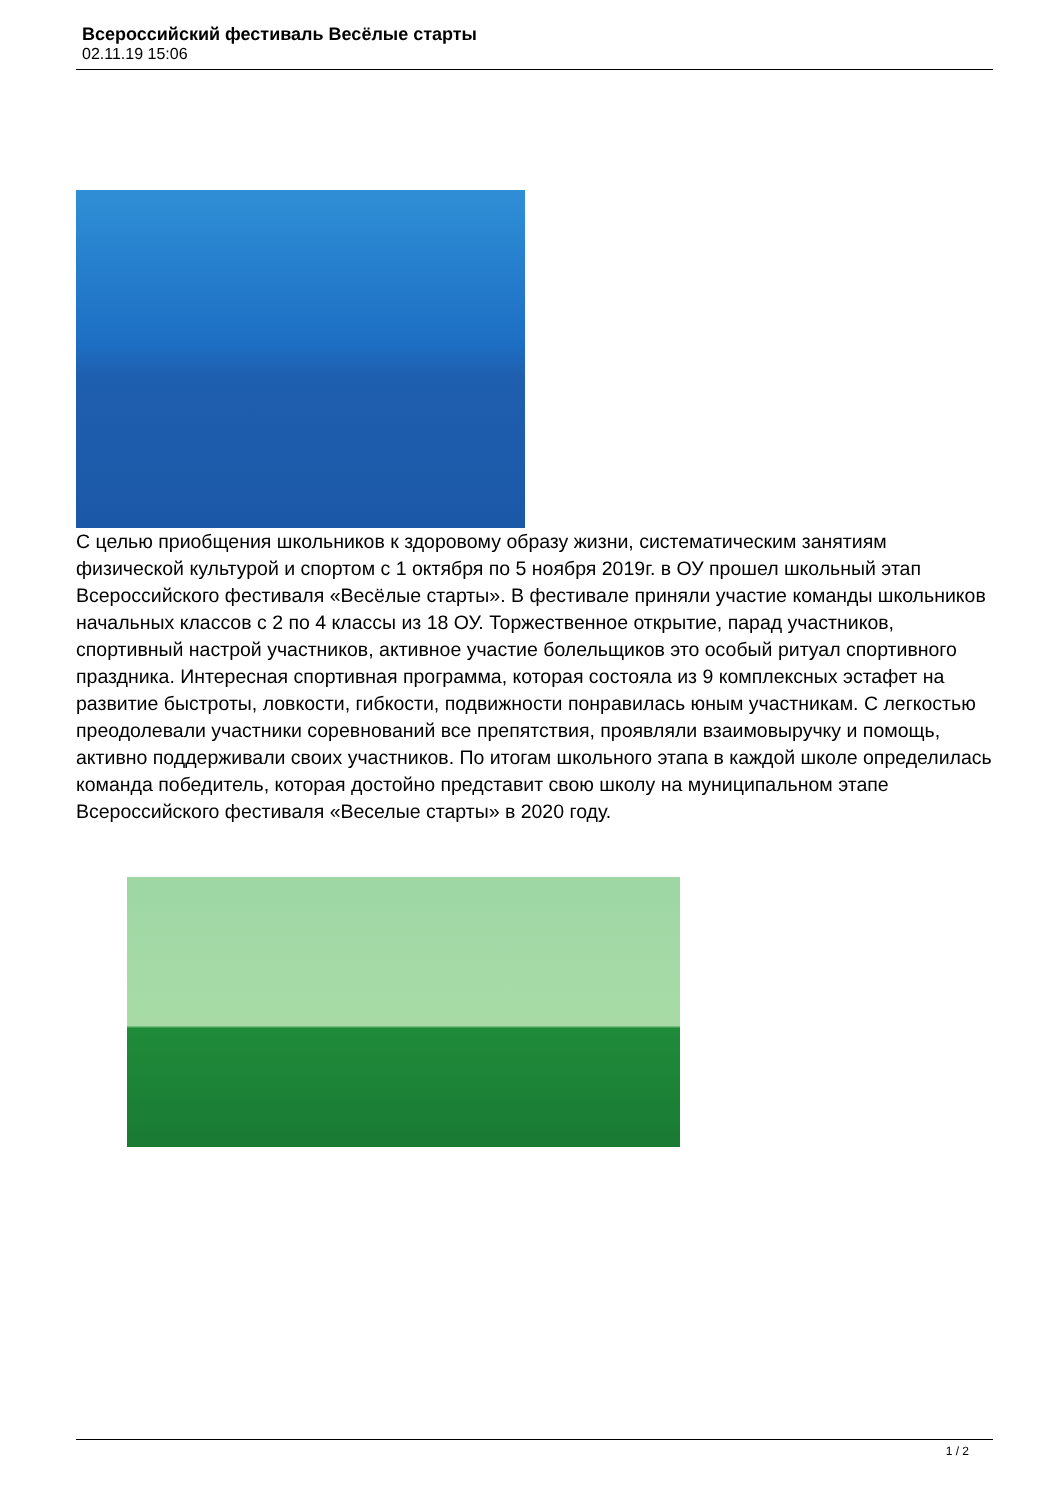Всероссийский фестиваль Весёлые старты
02.11.19 15:06
С целью приобщения школьников к здоровому образу жизни, систематическим занятиям физической культурой и спортом с 1 октября по 5 ноября 2019г. в ОУ прошел школьный этап Всероссийского фестиваля «Весёлые старты». В фестивале приняли участие команды школьников начальных классов с 2 по 4 классы из 18 ОУ. Торжественное открытие, парад участников, спортивный настрой участников, активное участие болельщиков это особый ритуал спортивного праздника. Интересная спортивная программа, которая состояла из 9 комплексных эстафет на развитие быстроты, ловкости, гибкости, подвижности понравилась юным участникам. С легкостью преодолевали участники соревнований все препятствия, проявляли взаимовыручку и помощь, активно поддерживали своих участников. По итогам школьного этапа в каждой школе определилась команда победитель, которая достойно представит свою школу на муниципальном этапе Всероссийского фестиваля «Веселые старты» в 2020 году.
1 / 2